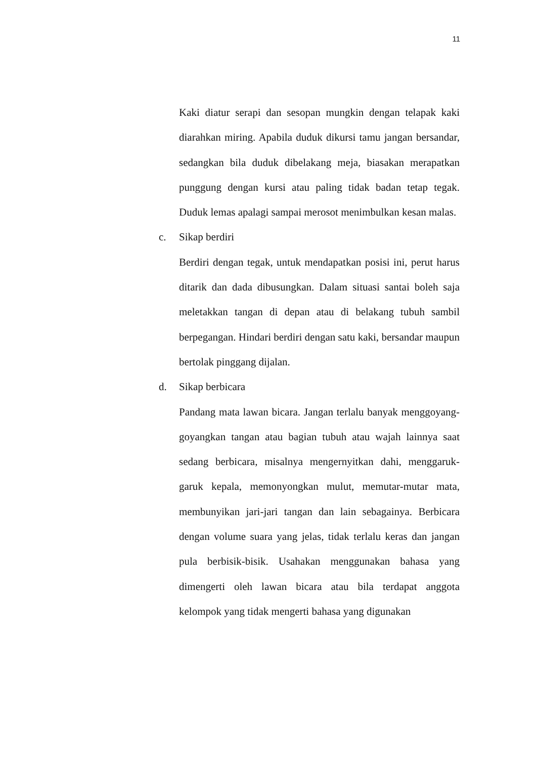11
Kaki diatur serapi dan sesopan mungkin dengan telapak kaki diarahkan miring. Apabila duduk dikursi tamu jangan bersandar, sedangkan bila duduk dibelakang meja, biasakan merapatkan punggung dengan kursi atau paling tidak badan tetap tegak. Duduk lemas apalagi sampai merosot menimbulkan kesan malas.
c. Sikap berdiri
Berdiri dengan tegak, untuk mendapatkan posisi ini, perut harus ditarik dan dada dibusungkan. Dalam situasi santai boleh saja meletakkan tangan di depan atau di belakang tubuh sambil berpegangan. Hindari berdiri dengan satu kaki, bersandar maupun bertolak pinggang dijalan.
d. Sikap berbicara
Pandang mata lawan bicara. Jangan terlalu banyak menggoyang-goyangkan tangan atau bagian tubuh atau wajah lainnya saat sedang berbicara, misalnya mengernyitkan dahi, menggaruk-garuk kepala, memonyongkan mulut, memutar-mutar mata, membunyikan jari-jari tangan dan lain sebagainya. Berbicara dengan volume suara yang jelas, tidak terlalu keras dan jangan pula berbisik-bisik. Usahakan menggunakan bahasa yang dimengerti oleh lawan bicara atau bila terdapat anggota kelompok yang tidak mengerti bahasa yang digunakan